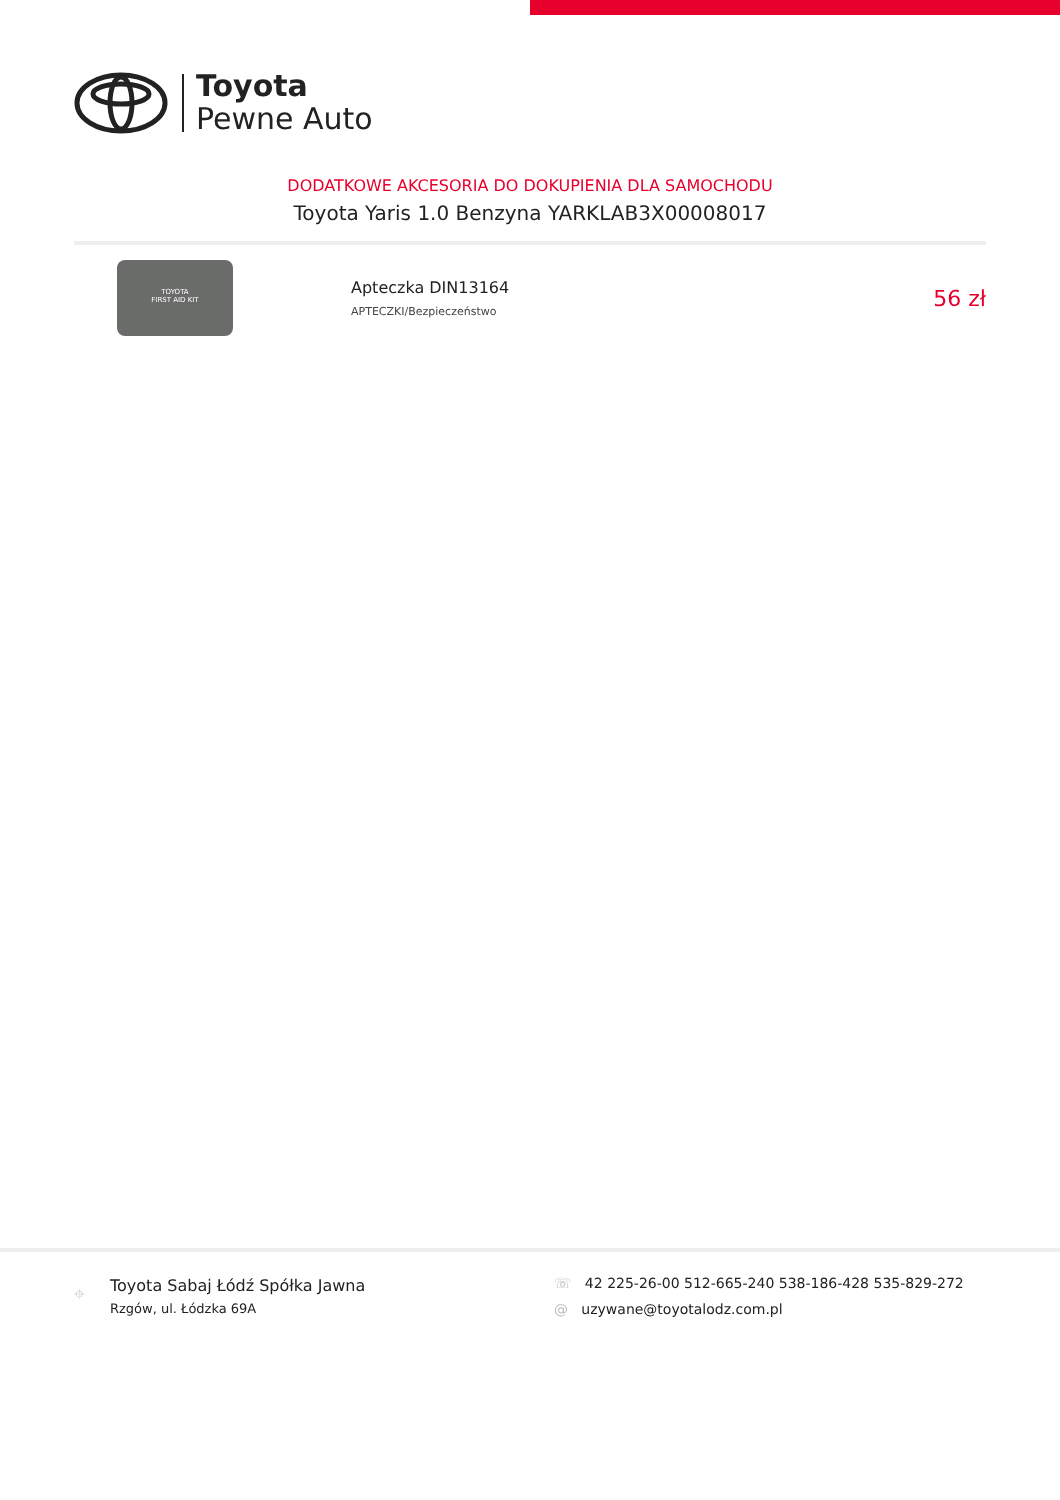Toyota
Pewne Auto
DODATKOWE AKCESORIA DO DOKUPIENIA DLA SAMOCHODU
Toyota Yaris 1.0 Benzyna YARKLAB3X00008017
TOYOTA
FIRST AID KIT
Apteczka DIN13164
APTECZKI/Bezpieczeństwo
56 zł
⌖
Toyota Sabaj Łódź Spółka Jawna
Rzgów, ul. Łódzka 69A
☏ 42 225-26-00 512-665-240 538-186-428 535-829-272
@ uzywane@toyotalodz.com.pl